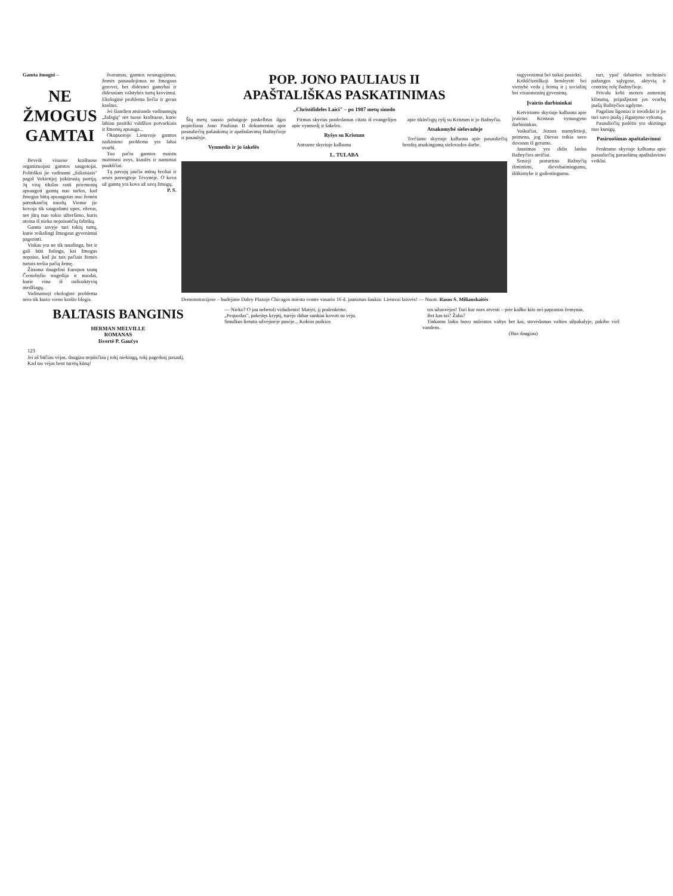Gamta žmogui –
NE ŽMOGUS GAMTAI
Beveik visuose kraštuose organizuojasi gamtos saugotojai. Politiškai jie vadinami „žaliaisiais" pagal Vokietijoj įsikūrusią partiją. Jų visų tikslas rasti priemonių apsaugoti gamtą nuo taršos, kad žmogus būtų apsaugotas nuo žemėn patenkančių nuodų. Vienur jie kovoja tik saugodami upes, ežerus, net jūrą nuo tokio užteršimo, kuris ateina iš nieko nepaisančių fabrikų.
Gamta savyje turi tokių turtų, kurie reikalingi žmogaus gyvenimui pagerinti.
Viskas yra ne tik naudinga, bet ir gali būti žalinga, kai žmogus nepaiso, kad jis tais pačiais žemės turtais teršia pačią žemę.
Žinoma daugeliui Europos tautų Černobylio tragedija ir nuodai, kurie eina iš radioaktyvių medžiagų.
Vadinamoji ekologinė problema nėra tik kurio vieno krašto blogis.
švarumas, gamtos nesaugojimas, žemės panaudojimas ne žmogaus gerovei, bet didesnei gamybai ir didesniam valstybės turtų krovimui. Ekologinė problema liečia ir gerus kraštus.
Jei šiandien atsiranda vadinamųjų „žaliųjų" net tuose kraštuose, kurie labiau pasitiki valdžios potvarkiais ir žmonių apsauga...
Okupuotoje Lietuvoje gamtos naikinimo problema yra labai svarbi.
Tuo pačiu gamtos maistu maitinasi avys, kiaulės ir naminiai paukščiai.
Tą pavojų jaučia mūsų broliai ir sesės pavergtoje Tėvynėje. O kova už gamtą yra kova už savą žmogų.
P. S.
POP. JONO PAULIAUS II
APAŠTALIŠKAS PASKATINIMAS
„Christifideles Laici" – po 1987 metų sinodo
Šių metų sausio pabaigoje paskelbtas ilgas popiežiaus Jono Pauliaus II dokumentas apie pasauliečių pašaukimą ir apaštalavimą Bažnyčioje ir pasaulyje.
Vynmedis ir jo šakelės
Pirmas skyrius pradedamas citata iš evangelijos apie vynmedį ir šakeles.
Ryšys su Kristum
Antrame skyriuje kalbama
L. TULABA
apie tikinčiųjų ryšį su Kristum ir jo Bažnyčia.
Atsakomybė sielovadoje
Trečiame skyriuje kalbama apie pasauliečių bendrą atsakingumą sielovados darbe.
Demonstracijose – budėjime Daley Plazoje Chicagos miesto centre vasario 16 d. jaunimas šaukia: Lietuvai laisvės! — Nuotr. Rasos S. Miliauskaitės
sugyvenimui bei taikai pasiekti.
Krikščioniškoji bendrystė bei vienybė veda į šeimą ir į socialinį bei visuomeninį gyvenimą.
Įvairūs darbininkai
Ketvirtame skyriuje kalbama apie įvairius Kristaus vynuogyno darbininkus.
Vaikučiai, Jėzaus numylėtieji, primena, jog Dievas teikia savo dovanas iš gerumo.
Jaunimas yra didis laidas Bažnyčios ateičiai.
Senieji praturtina Bažnyčią išmintimi, dievobaimingumu, ištikimybe ir gailestingumu.
turi, ypač dabarties techninės pažangos sąlygose, aktyvią ir centrinę rolę Bažnyčioje.
Privalu kelti moters asmeninį kilnumą, pripažįstant jos svarbų įnašą Bažnyčios ugdyme.
Pagaliau ligoniai ir invalidai ir jie turi savo įnašą į išganymo vyksmą.
Pasauliečių padėtis yra skirtinga nuo kunigų.
Pasiruošimas apaštalavimui
Penktame skyriuje kalbama apie pasauliečių paruošimą apaštalavimo veiklai.
BALTASIS BANGINIS
HERMAN MELVILLE
ROMANAS
Išvertė P. Gaučys
123
Jei aš būčiau vėjas, daugiau nepūsčiau į tokį niekingą, tokį pagedusį pasaulį.
Kad tas vėjas bent turėtų kūną!
— Nieko? O jau nebetoli vidudienis! Matyti, jį pralenkėme.
„Pequodas", pakeitęs kryptį, turėjo dabar sunkiai kovoti su vėju.
Smulkus lietutis užvėjinėje pusėje... Kokios puikios
tos užuovėjos! Turi kur nors atvesti – prie kažko kito nei paprastas žemynas.
Bet kas tai? Žalia?
Tinkamu laiku buvo nuleistos valtys bet kai, stovėdamas valties užpakalyje, pakibo virš vandens.
(Bus daugiau)